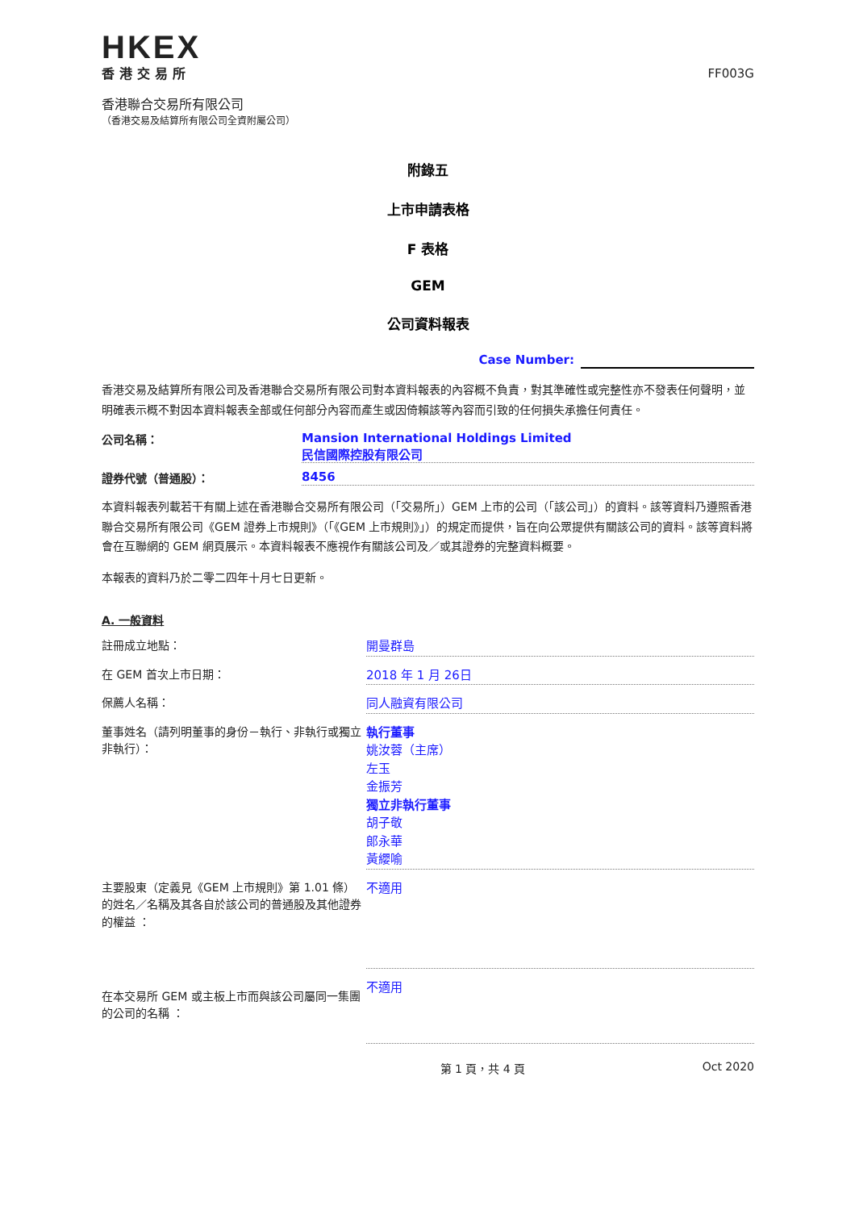HKEX
香港交易所
FF003G
香港聯合交易所有限公司
（香港交易及結算所有限公司全資附屬公司）
附錄五
上市申請表格
F 表格
GEM
公司資料報表
Case Number:
香港交易及結算所有限公司及香港聯合交易所有限公司對本資料報表的內容概不負責，對其準確性或完整性亦不發表任何聲明，並明確表示概不對因本資料報表全部或任何部分內容而產生或因倚賴該等內容而引致的任何損失承擔任何責任。
公司名稱： Mansion International Holdings Limited
民信國際控股有限公司
證券代號（普通股）： 8456
本資料報表列載若干有關上述在香港聯合交易所有限公司（「交易所」）GEM 上市的公司（「該公司」）的資料。該等資料乃遵照香港聯合交易所有限公司《GEM 證券上市規則》（「《GEM 上市規則》」）的規定而提供，旨在向公眾提供有關該公司的資料。該等資料將會在互聯網的 GEM 網頁展示。本資料報表不應視作有關該公司及／或其證券的完整資料概要。
本報表的資料乃於二零二四年十月七日更新。
A. 一般資料
註冊成立地點：
開曼群島
在 GEM 首次上市日期：
2018 年 1 月 26日
保薦人名稱：
同人融資有限公司
董事姓名（請列明董事的身份－執行、非執行或獨立非執行）：
執行董事
姚汝蓉（主席）
左玉
金振芳
獨立非執行董事
胡子敬
郎永華
黃纓喻
主要股東（定義見《GEM 上市規則》第 1.01 條）的姓名／名稱及其各自於該公司的普通股及其他證券的權益 ：
不適用
在本交易所 GEM 或主板上市而與該公司屬同一集團的公司的名稱 ：
不適用
第 1 頁，共 4 頁 Oct 2020